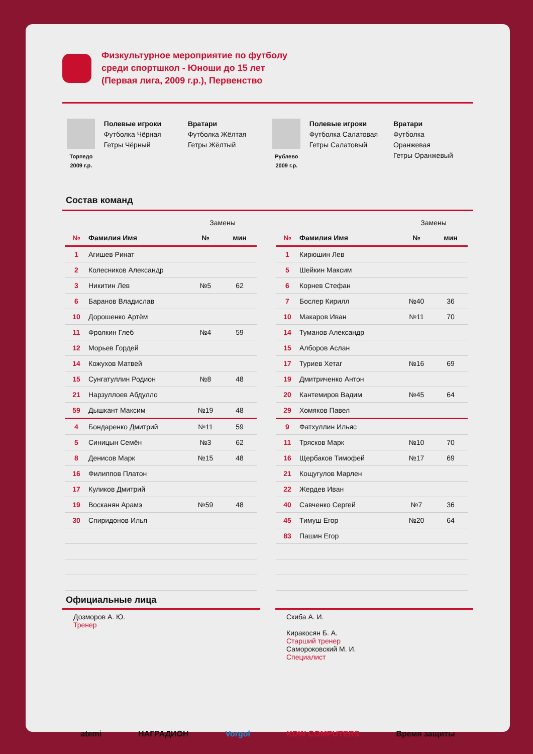Физкультурное мероприятие по футболу
среди спортшкол - Юноши до 15 лет
(Первая лига, 2009 г.р.), Первенство
Торпедо
2009 г.р.
Полевые игроки
Футболка Чёрная
Гетры Чёрный
Вратари
Футболка Жёлтая
Гетры Жёлтый
Рублево
2009 г.р.
Полевые игроки
Футболка Салатовая
Гетры Салатовый
Вратари
Футболка
Оранжевая
Гетры Оранжевый
Состав команд
| | | Замены | |
| № | Фамилия Имя | № | мин |
| 1 | Агишев Ринат | | |
| 2 | Колесников Александр | | |
| 3 | Никитин Лев | №5 | 62 |
| 6 | Баранов Владислав | | |
| 10 | Дорошенко Артём | | |
| 11 | Фролкин Глеб | №4 | 59 |
| 12 | Морьев Гордей | | |
| 14 | Кожухов Матвей | | |
| 15 | Сунгатуллин Родион | №8 | 48 |
| 21 | Нарзуллоев Абдулло | | |
| 59 | Дышкант Максим | №19 | 48 |
| 4 | Бондаренко Дмитрий | №11 | 59 |
| 5 | Синицын Семён | №3 | 62 |
| 8 | Денисов Марк | №15 | 48 |
| 16 | Филиппов Платон | | |
| 17 | Куликов Дмитрий | | |
| 19 | Восканян Арамэ | №59 | 48 |
| 30 | Спиридонов Илья | | |
| | | Замены | |
| № | Фамилия Имя | № | мин |
| 1 | Кирюшин Лев | | |
| 5 | Шейкин Максим | | |
| 6 | Корнев Стефан | | |
| 7 | Бослер Кирилл | №40 | 36 |
| 10 | Макаров Иван | №11 | 70 |
| 14 | Туманов Александр | | |
| 15 | Алборов Аслан | | |
| 17 | Туриев Хетаг | №16 | 69 |
| 19 | Дмитриченко Антон | | |
| 20 | Кантемиров Вадим | №45 | 64 |
| 29 | Хомяков Павел | | |
| 9 | Фатхуллин Ильяс | | |
| 11 | Трясков Марк | №10 | 70 |
| 16 | Щербаков Тимофей | №17 | 69 |
| 21 | Кощугулов Марлен | | |
| 22 | Жердев Иван | | |
| 40 | Савченко Сергей | №7 | 36 |
| 45 | Тимуш Егор | №20 | 64 |
| 83 | Пашин Егор | | |
Официальные лица
Дозморов А. Ю.
Тренер
Скиба А. И.
Киракосян Б. А.
Старший тренер
Самороковский М. И.
Специалист
atemi НАГРАДИОН Vorgol KDW COMPUTERS Время защиты